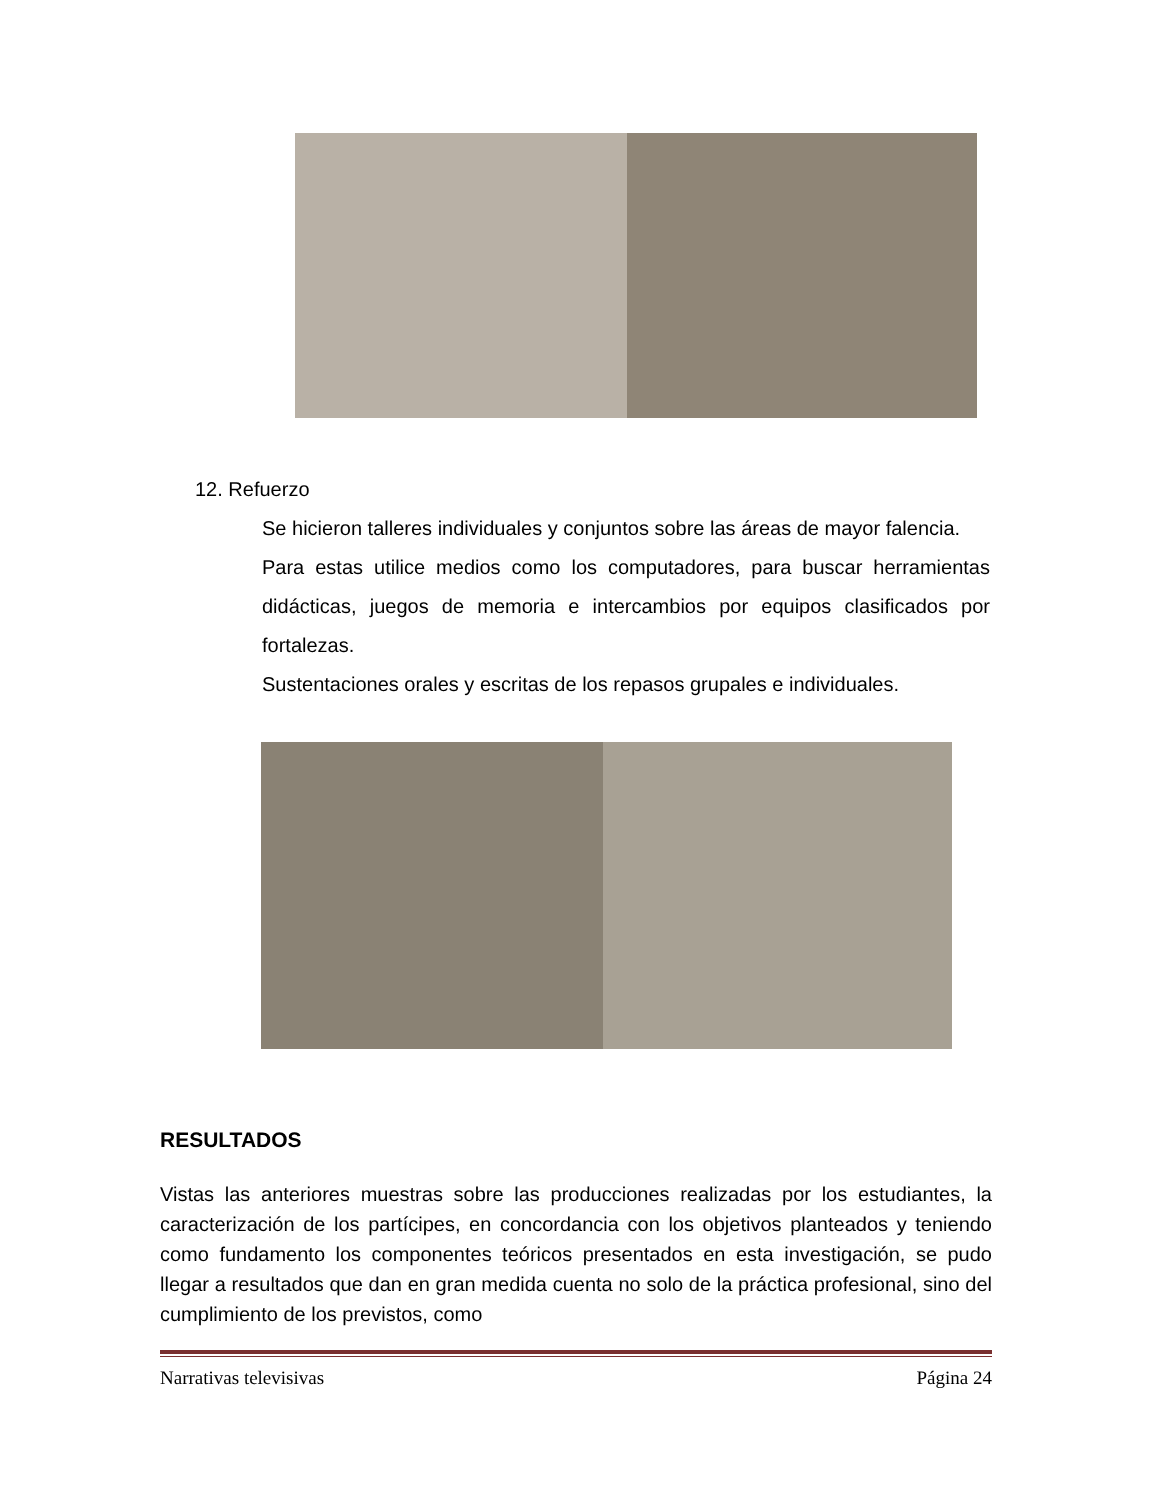12. Refuerzo
Se hicieron talleres individuales y conjuntos sobre las áreas de mayor falencia.
Para estas utilice medios como los computadores, para buscar herramientas didácticas, juegos de memoria e intercambios por equipos clasificados por fortalezas.
Sustentaciones orales y escritas de los repasos grupales e individuales.
RESULTADOS
Vistas las anteriores muestras sobre las producciones realizadas por los estudiantes, la caracterización de los partícipes, en concordancia con los objetivos planteados y teniendo como fundamento los componentes teóricos presentados en esta investigación, se pudo llegar a resultados que dan en gran medida cuenta no solo de la práctica profesional, sino del cumplimiento de los previstos, como
Narrativas televisivas Página 24